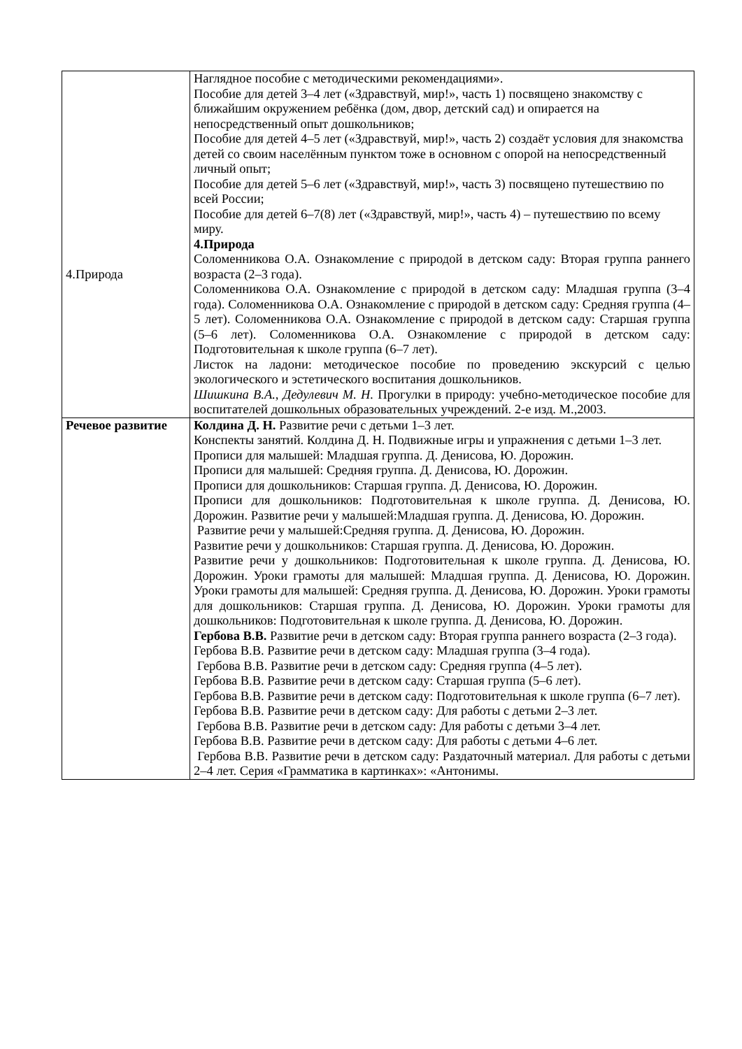| 4.Природа | Наглядное пособие с методическими рекомендациями». Пособие для детей 3–4 лет («Здравствуй, мир!», часть 1) посвящено знакомству с ближайшим окружением ребёнка (дом, двор, детский сад) и опирается на непосредственный опыт дошкольников; Пособие для детей 4–5 лет («Здравствуй, мир!», часть 2) создаёт условия для знакомства детей со своим населённым пунктом тоже в основном с опорой на непосредственный личный опыт; Пособие для детей 5–6 лет («Здравствуй, мир!», часть 3) посвящено путешествию по всей России; Пособие для детей 6–7(8) лет («Здравствуй, мир!», часть 4) – путешествию по всему миру. 4.Природа Соломенникова О.А. Ознакомление с природой в детском саду: Вторая группа раннего возраста (2–3 года). Соломенникова О.А. Ознакомление с природой в детском саду: Младшая группа (3–4 года). Соломенникова О.А. Ознакомление с природой в детском саду: Средняя группа (4–5 лет). Соломенникова О.А. Ознакомление с природой в детском саду: Старшая группа (5–6 лет). Соломенникова О.А. Ознакомление с природой в детском саду: Подготовительная к школе группа (6–7 лет). Листок на ладони: методическое пособие по проведению экскурсий с целью экологического и эстетического воспитания дошкольников. Шишкина В.А., Дедулевич М. Н. Прогулки в природу: учебно-методическое пособие для воспитателей дошкольных образовательных учреждений. 2-е изд. М.,2003. |
| Речевое развитие | Колдина Д. Н. Развитие речи с детьми 1–3 лет. Конспекты занятий. Колдина Д. Н. Подвижные игры и упражнения с детьми 1–3 лет. Прописи для малышей: Младшая группа. Д. Денисова, Ю. Дорожин. Прописи для малышей: Средняя группа. Д. Денисова, Ю. Дорожин. Прописи для дошкольников: Старшая группа. Д. Денисова, Ю. Дорожин. Прописи для дошкольников: Подготовительная к школе группа. Д. Денисова, Ю. Дорожин. Развитие речи у малышей:Младшая группа. Д. Денисова, Ю. Дорожин. Развитие речи у малышей:Средняя группа. Д. Денисова, Ю. Дорожин. Развитие речи у дошкольников: Старшая группа. Д. Денисова, Ю. Дорожин. Развитие речи у дошкольников: Подготовительная к школе группа. Д. Денисова, Ю. Дорожин. Уроки грамоты для малышей: Младшая группа. Д. Денисова, Ю. Дорожин. Уроки грамоты для малышей: Средняя группа. Д. Денисова, Ю. Дорожин. Уроки грамоты для дошкольников: Старшая группа. Д. Денисова, Ю. Дорожин. Уроки грамоты для дошкольников: Подготовительная к школе группа. Д. Денисова, Ю. Дорожин. Гербова В.В. Развитие речи в детском саду: Вторая группа раннего возраста (2–3 года). Гербова В.В. Развитие речи в детском саду: Младшая группа (3–4 года). Гербова В.В. Развитие речи в детском саду: Средняя группа (4–5 лет). Гербова В.В. Развитие речи в детском саду: Старшая группа (5–6 лет). Гербова В.В. Развитие речи в детском саду: Подготовительная к школе группа (6–7 лет). Гербова В.В. Развитие речи в детском саду: Для работы с детьми 2–3 лет. Гербова В.В. Развитие речи в детском саду: Для работы с детьми 3–4 лет. Гербова В.В. Развитие речи в детском саду: Для работы с детьми 4–6 лет. Гербова В.В. Развитие речи в детском саду: Раздаточный материал. Для работы с детьми 2–4 лет. Серия «Грамматика в картинках»: «Антонимы. |